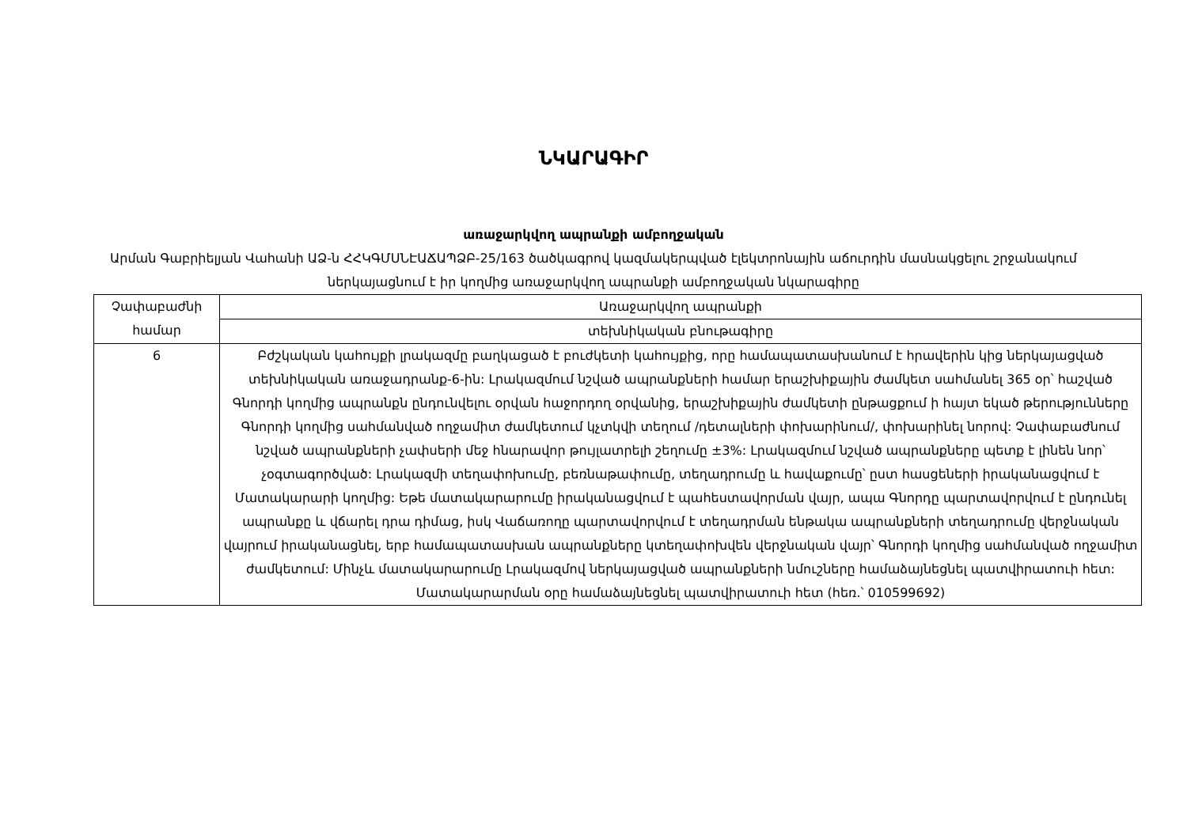ՆԿԱՐԱԳԻՐ
առաջարկվող ապրանքի ամբողջական
Արման Գաբրիելյան Վահանի ԱՁ-ն ՀՀԿԳՄՍՆԷԱՃԱՊՁԲ-25/163 ծածկագրով կազմակերպված էլեկտրոնային աճուրդին մասնակցելու շրջանակում ներկայացնում է իր կողմից առաջարկվող ապրանքի ամբողջական նկարագիրը
| Չափաբաժնի համար | Առաջարկվող ապրանքի |
| --- | --- |
| | տեխնիկական բնութագիրը |
| 6 | Բժշկական կահույքի լրակազմը բաղկացած է բուժկետի կահույքից, որը համապատասխանում է հրավերին կից ներկայացված տեխնիկական առաջադրանք-6-ին: Լրակազմում նշված ապրանքների համար երաշխիքային ժամկետ սահմանել 365 օր՝ հաշված Գնորդի կողմից ապրանքն ընդունվելու օրվան հաջորդող օրվանից, երաշխիքային ժամկետի ընթացքում ի հայտ եկած թերությունները Գնորդի կողմից սահմանված ողջամիտ ժամկետում կչտկվի տեղում /դետալների փոխարինում/, փոխարինել նորով: Չափաբաժնում նշված ապրանքների չափսերի մեջ հնարավոր թույլատրելի շեղումը ±3%: Լրակազմում նշված ապրանքները պետք է լինեն նոր՝ չօգտագործված: Լրակազմի տեղափոխումը, բեռնաթափումը, տեղադրումը և հավաքումը՝ ըստ հասցեների իրականացվում է Մատակարարի կողմից: Եթե մատակարարումը իրականացվում է պահեստավորման վայր, ապա Գնորդը պարտավորվում է ընդունել ապրանքը և վճարել դրա դիմաց, իսկ Վաճառողը պարտավորվում է տեղադրման ենթակա ապրանքների տեղադրումը վերջնական վայրում իրականացնել, երբ համապատասխան ապրանքները կտեղափոխվեն վերջնական վայր՝ Գնորդի կողմից սահմանված ողջամիտ ժամկետում: Մինչև մատակարարումը Լրակազմով ներկայացված ապրանքների նմուշները համաձայնեցնել պատվիրատուի հետ: Մատակարարման օրը համաձայնեցնել պատվիրատուի հետ (հեռ.՝ 010599692) |